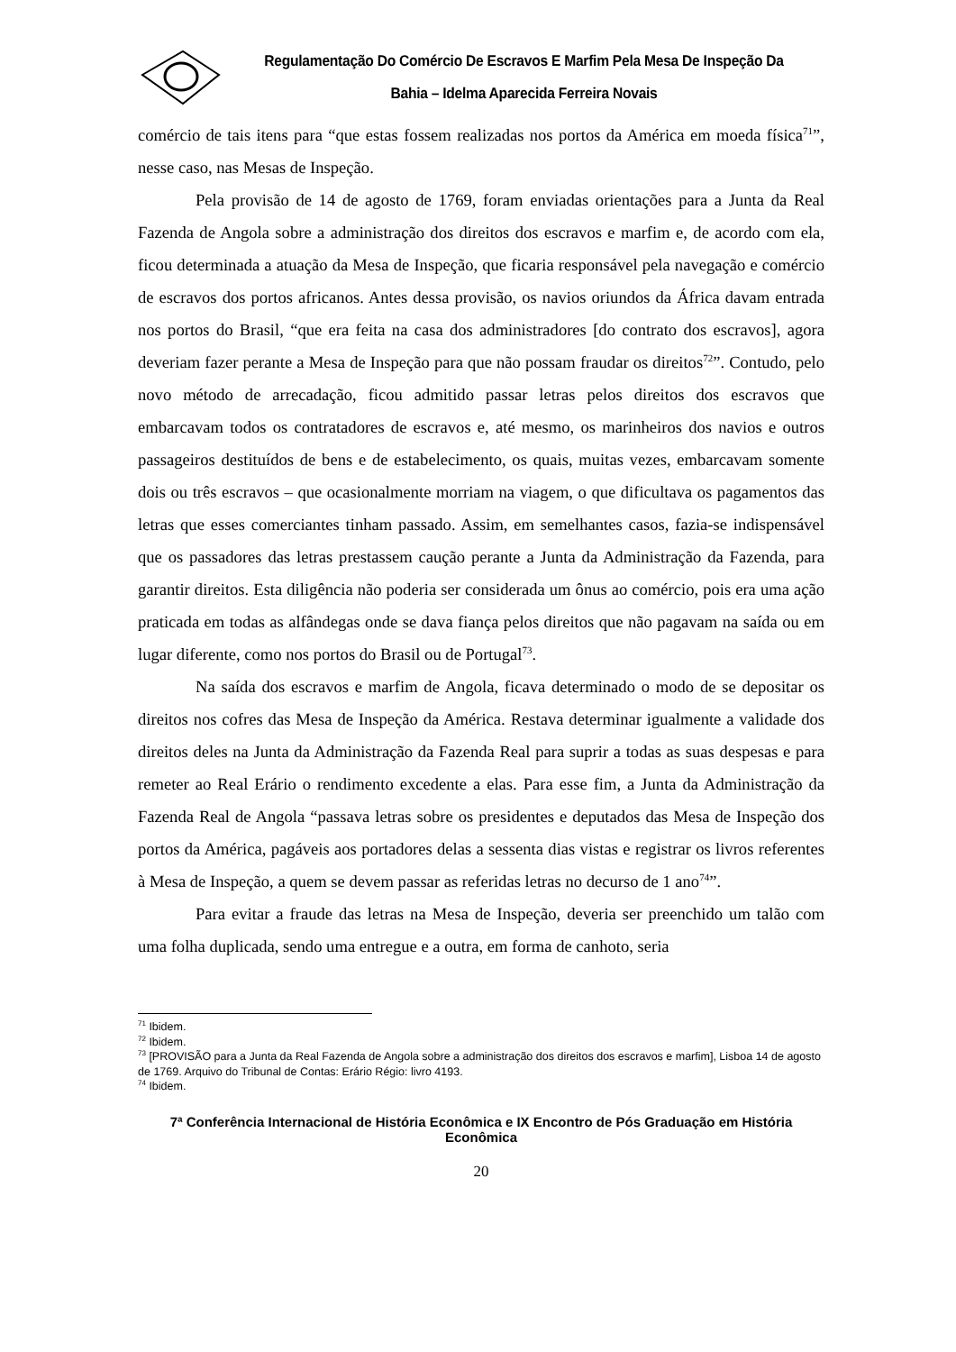Regulamentação Do Comércio De Escravos E Marfim Pela Mesa De Inspeção Da Bahia – Idelma Aparecida Ferreira Novais
comércio de tais itens para “que estas fossem realizadas nos portos da América em moeda física<sup>71</sup>”, nesse caso, nas Mesas de Inspeção.
Pela provisão de 14 de agosto de 1769, foram enviadas orientações para a Junta da Real Fazenda de Angola sobre a administração dos direitos dos escravos e marfim e, de acordo com ela, ficou determinada a atuação da Mesa de Inspeção, que ficaria responsável pela navegação e comércio de escravos dos portos africanos. Antes dessa provisão, os navios oriundos da África davam entrada nos portos do Brasil, “que era feita na casa dos administradores [do contrato dos escravos], agora deveriam fazer perante a Mesa de Inspeção para que não possam fraudar os direitos<sup>72</sup>”. Contudo, pelo novo método de arrecadação, ficou admitido passar letras pelos direitos dos escravos que embarcavam todos os contratadores de escravos e, até mesmo, os marinheiros dos navios e outros passageiros destituídos de bens e de estabelecimento, os quais, muitas vezes, embarcavam somente dois ou três escravos – que ocasionalmente morriam na viagem, o que dificultava os pagamentos das letras que esses comerciantes tinham passado. Assim, em semelhantes casos, fazia-se indispensável que os passadores das letras prestassem caução perante a Junta da Administração da Fazenda, para garantir direitos. Esta diligência não poderia ser considerada um ônus ao comércio, pois era uma ação praticada em todas as alfândegas onde se dava fiança pelos direitos que não pagavam na saída ou em lugar diferente, como nos portos do Brasil ou de Portugal<sup>73</sup>.
Na saída dos escravos e marfim de Angola, ficava determinado o modo de se depositar os direitos nos cofres das Mesa de Inspeção da América. Restava determinar igualmente a validade dos direitos deles na Junta da Administração da Fazenda Real para suprir a todas as suas despesas e para remeter ao Real Erário o rendimento excedente a elas. Para esse fim, a Junta da Administração da Fazenda Real de Angola “passava letras sobre os presidentes e deputados das Mesa de Inspeção dos portos da América, pagáveis aos portadores delas a sessenta dias vistas e registrar os livros referentes à Mesa de Inspeção, a quem se devem passar as referidas letras no decurso de 1 ano<sup>74</sup>”.
Para evitar a fraude das letras na Mesa de Inspeção, deveria ser preenchido um talão com uma folha duplicada, sendo uma entregue e a outra, em forma de canhoto, seria
<sup>71</sup> Ibidem.
<sup>72</sup> Ibidem.
<sup>73</sup> [PROVISÃO para a Junta da Real Fazenda de Angola sobre a administração dos direitos dos escravos e marfim], Lisboa 14 de agosto de 1769. Arquivo do Tribunal de Contas: Erário Régio: livro 4193.
<sup>74</sup> Ibidem.
7ª Conferência Internacional de História Econômica e IX Encontro de Pós Graduação em História Econômica
20